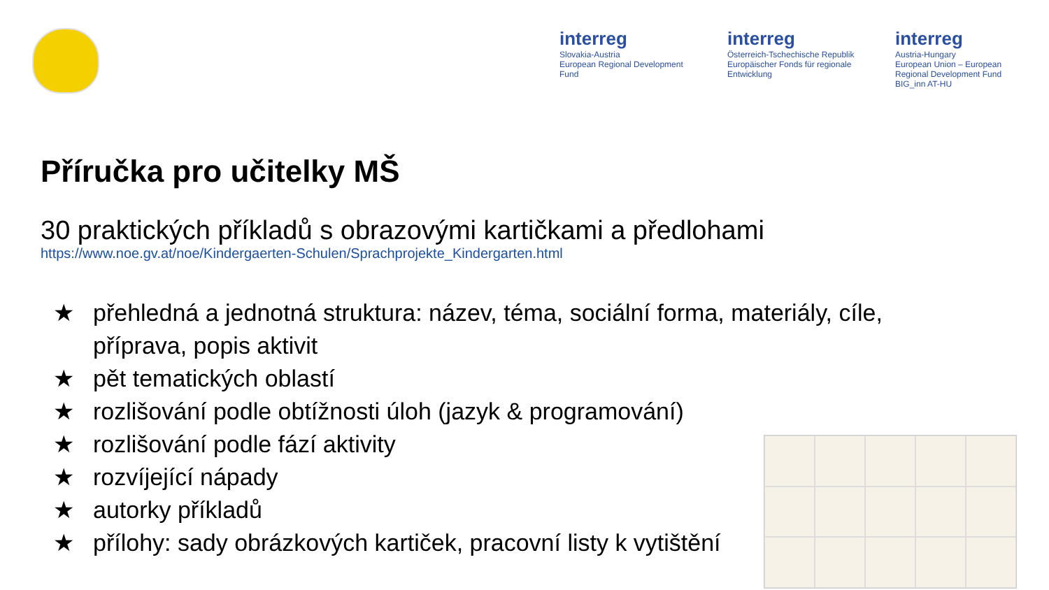interreg
Slovakia-Austria
European Regional Development Fund
interreg
Österreich-Tschechische Republik
Europäischer Fonds für regionale Entwicklung
interreg
Austria-Hungary
European Union – European Regional Development Fund
BIG_inn AT-HU
Příručka pro učitelky MŠ
30 praktických příkladů s obrazovými kartičkami a předlohami
https://www.noe.gv.at/noe/Kindergaerten-Schulen/Sprachprojekte_Kindergarten.html
★ přehledná a jednotná struktura: název, téma, sociální forma, materiály, cíle, příprava, popis aktivit
★ pět tematických oblastí
★ rozlišování podle obtížnosti úloh (jazyk & programování)
★ rozlišování podle fází aktivity
★ rozvíjející nápady
★ autorky příkladů
★ přílohy: sady obrázkových kartiček, pracovní listy k vytištění